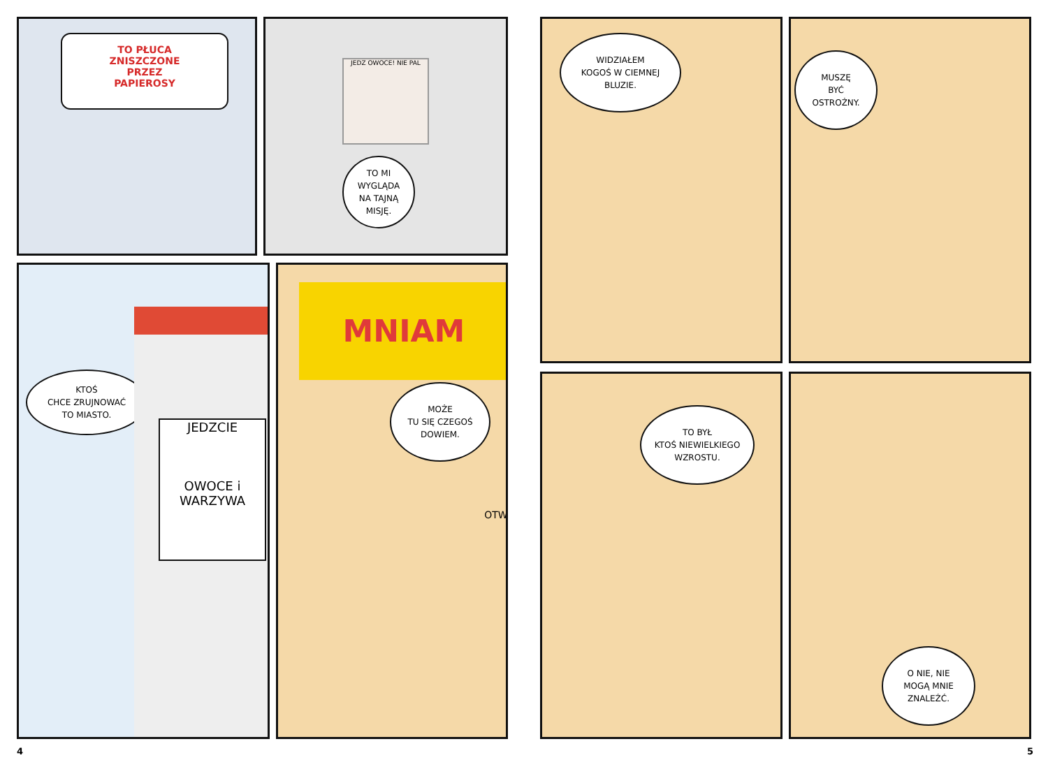TO PŁUCA
ZNISZCZONE
PRZEZ
PAPIEROSY
JEDZ OWOCE! NIE PAL
TO MI
WYGLĄDA
NA TAJNĄ
MISJĘ.
KTOŚ
CHCE ZRUJNOWAĆ
TO MIASTO.
JEDZCIE
OWOCE i
WARZYWA
MNIAM
MOŻE
TU SIĘ CZEGOŚ
DOWIEM.
OTW
4
WIDZIAŁEM
KOGOŚ W CIEMNEJ
BLUZIE.
MUSZĘ
BYĆ
OSTROŻNY.
TO BYŁ
KTOŚ NIEWIELKIEGO
WZROSTU.
O NIE, NIE
MOGĄ MNIE
ZNALEŹĆ.
5